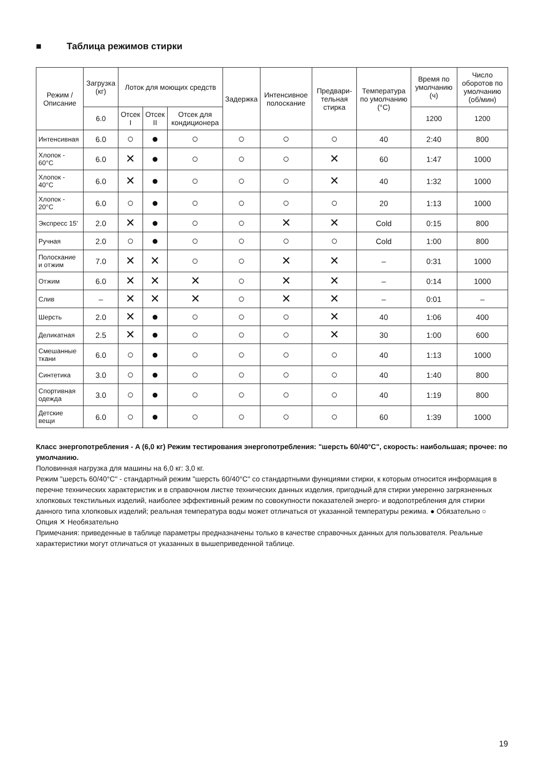■ Таблица режимов стирки
| Режим / Описание | Загрузка (кг) | Лоток для моющих средств | | | Задержка | Интенсивное полоскание | Предвари-тельная стирка | Температура по умолчанию (°C) | Время по умолчанию (ч) | Число оборотов по умолчанию (об/мин) |
| --- | --- | --- | --- | --- | --- | --- | --- | --- | --- | --- |
| | 6.0 | Отсек I | Отсек II | Отсек для кондиционера | | | | | 1200 | 1200 |
| Интенсивная | 6.0 | ○ | ● | ○ | ○ | ○ | ○ | 40 | 2:40 | 800 |
| Хлопок - 60°C | 6.0 | ✕ | ● | ○ | ○ | ○ | ✕ | 60 | 1:47 | 1000 |
| Хлопок - 40°C | 6.0 | ✕ | ● | ○ | ○ | ○ | ✕ | 40 | 1:32 | 1000 |
| Хлопок - 20°C | 6.0 | ○ | ● | ○ | ○ | ○ | ○ | 20 | 1:13 | 1000 |
| Экспресс 15' | 2.0 | ✕ | ● | ○ | ○ | ✕ | ✕ | Cold | 0:15 | 800 |
| Ручная | 2.0 | ○ | ● | ○ | ○ | ○ | ○ | Cold | 1:00 | 800 |
| Полоскание и отжим | 7.0 | ✕ | ✕ | ○ | ○ | ✕ | ✕ | – | 0:31 | 1000 |
| Отжим | 6.0 | ✕ | ✕ | ✕ | ○ | ✕ | ✕ | – | 0:14 | 1000 |
| Слив | – | ✕ | ✕ | ✕ | ○ | ✕ | ✕ | – | 0:01 | – |
| Шерсть | 2.0 | ✕ | ● | ○ | ○ | ○ | ✕ | 40 | 1:06 | 400 |
| Деликатная | 2.5 | ✕ | ● | ○ | ○ | ○ | ✕ | 30 | 1:00 | 600 |
| Смешанные ткани | 6.0 | ○ | ● | ○ | ○ | ○ | ○ | 40 | 1:13 | 1000 |
| Синтетика | 3.0 | ○ | ● | ○ | ○ | ○ | ○ | 40 | 1:40 | 800 |
| Спортивная одежда | 3.0 | ○ | ● | ○ | ○ | ○ | ○ | 40 | 1:19 | 800 |
| Детские вещи | 6.0 | ○ | ● | ○ | ○ | ○ | ○ | 60 | 1:39 | 1000 |
Класс энергопотребления - A (6,0 кг) Режим тестирования энергопотребления: "шерсть 60/40°C", скорость: наибольшая; прочее: по умолчанию.
Половинная нагрузка для машины на 6,0 кг: 3,0 кг.
Режим "шерсть 60/40°C" - стандартный режим "шерсть 60/40°C" со стандартными функциями стирки, к которым относится информация в перечне технических характеристик и в справочном листке технических данных изделия, пригодный для стирки умеренно загрязненных хлопковых текстильных изделий, наиболее эффективный режим по совокупности показателей энерго- и водопотребления для стирки данного типа хлопковых изделий; реальная температура воды может отличаться от указанной температуры режима. ● Обязательно ○ Опция ✕ Необязательно
Примечания: приведенные в таблице параметры предназначены только в качестве справочных данных для пользователя. Реальные характеристики могут отличаться от указанных в вышеприведенной таблице.
19